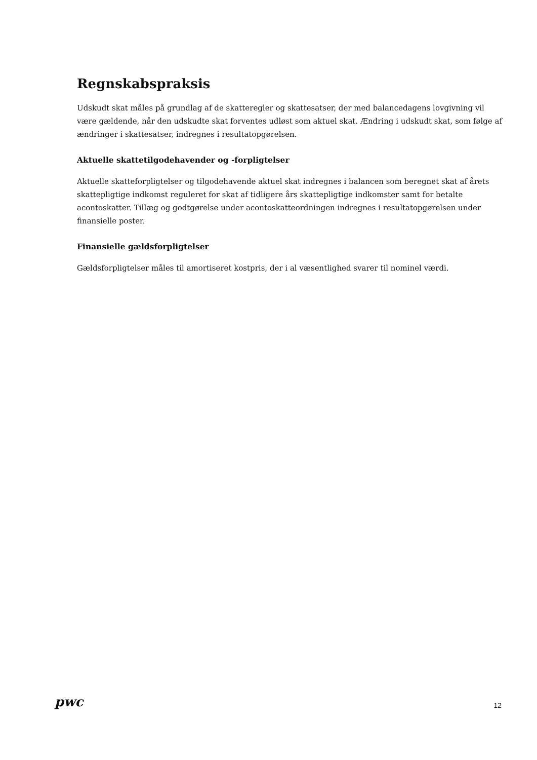Regnskabspraksis
Udskudt skat måles på grundlag af de skatteregler og skattesatser, der med balancedagens lovgivning vil være gældende, når den udskudte skat forventes udløst som aktuel skat. Ændring i udskudt skat, som følge af ændringer i skattesatser, indregnes i resultatopgørelsen.
Aktuelle skattetilgodehavender og -forpligtelser
Aktuelle skatteforpligtelser og tilgodehavende aktuel skat indregnes i balancen som beregnet skat af årets skattepligtige indkomst reguleret for skat af tidligere års skattepligtige indkomster samt for betalte acontoskatter. Tillæg og godtgørelse under acontoskatteordningen indregnes i resultatopgørelsen under finansielle poster.
Finansielle gældsforpligtelser
Gældsforpligtelser måles til amortiseret kostpris, der i al væsentlighed svarer til nominel værdi.
pwc
12